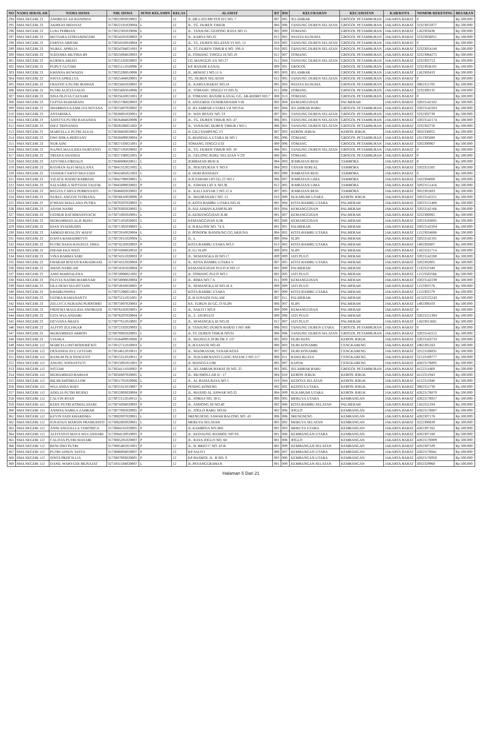| NO | NAMA SEKOLAH | NAMA SISWA | NIK SISWA | JENIS KELAMIN | KELAS | ALAMAT | RT | RW | KELURAHAN | KECAMATAN | KAB/KOTA | NOMOR REKENING | BESARAN |
| --- | --- | --- | --- | --- | --- | --- | --- | --- | --- | --- | --- | --- | --- |
| 294 | SMA NEGERI 23 | ANDREAS AJI RANINDA | 3173022003020002 | L | 12 | JL.DR.LATUMETEN II/2 NO. 7 | 007 | 005 | JELAMBAR | GROGOL PETAMBURAN | JAKARTA BARAT | 0 | Rp 500.000 |
| 295 | SMA NEGERI 23 | AKHNAS HIDAYAT | 3173022101020004 | L | 12 | JL. TG. DUREN TIMUR | 004 | 006 | TANJUNG DUREN SELATAN | GROGOL PETAMBURAN | JAKARTA BARAT | 32323055977 | Rp 500.000 |
| 296 | SMA NEGERI 23 | LUKI PEBRIAN | 3173022302020006 | L | 12 | JL. TANJUNG GEDONG RAYA NO 15 | 002 | 009 | TOMANG | GROGOL PETAMBURAN | JAKARTA BARAT | 1162303436 | Rp 500.000 |
| 297 | SMA NEGERI 23 | MUTIARA FITRIANINGSIH | 3173024201020003 | P | 12 | JL. KARYA NO.35 | 015 | 002 | WIJAYA KUSUMA | GROGOL PETAMBURAN | JAKARTA BARAT | 32323056051 | Rp 500.000 |
| 298 | SMA NEGERI 23 | FARSYA ARIFAH | 3173024310010004 | P | 12 | JL. TG. DUREN SELATAN VI NO. 12 | 010 | 002 | TANJUNG DUREN SELATAN | GROGOL PETAMBURAN | JAKARTA BARAT | 0 | Rp 500.000 |
| 299 | SMA NEGERI 23 | NURUL APRILIA | 3173024704021001 | P | 12 | JL. TG DUREN TIMUR 6 NO. 190.A | 010 | 002 | TANJUNG DUREN SELATAN | GROGOL PETAMBURAN | JAKARTA BARAT | 32323054148 | Rp 500.000 |
| 300 | SMA NEGERI 23 | NATASHA MUTHIA RS | 3173025004020003 | P | 12 | JL.TOMANG TINGGI 16 NO.19 | 012 | 007 | TOMANG | GROGOL PETAMBURAN | JAKARTA BARAT | 32323064275 | Rp 500.000 |
| 301 | SMA NEGERI 23 | KURNIA ARIATI | 3173025102020002 | P | 12 | GG MANGGIS XX NO 27 | 011 | 004 | TANJUNG DUREN SELATAN | GROGOL PETAMBURAN | JAKARTA BARAT | 3232302753 | Rp 500.000 |
| 302 | SMA NEGERI 23 | PUPUT GUTARI | 3173025111010006 | P | 12 | KP. BANJIR KANAL | 009 | 001 | GROGOL | GROGOL PETAMBURAN | JAKARTA BARAT | 32323056191 | Rp 500.000 |
| 303 | SMA NEGERI 23 | KHANSA HUWAIDA | 3173025208010006 | P | 12 | JL. HEMAT I NO.11 A | 005 | 003 | JELAMBAR | GROGOL PETAMBURAN | JAKARTA BARAT | 1162303433 | Rp 500.000 |
| 304 | SMA NEGERI 23 | NISYA APRILLYA | 3173025404020001 | P | 12 | TG. DUREN SELATAN | 012 | 005 | TANJUNG DUREN SELATAN | GROGOL PETAMBURAN | JAKARTA BARAT | 0 | Rp 500.000 |
| 305 | SMA NEGERI 23 | FRASTICA PUTRI IRAWAN | 3173025601020002 | P | 12 | JL. KARYA BARAT NO.24 | 005 | 003 | WIJAYA KUSUMA | GROGOL PETAMBURAN | JAKARTA BARAT | 3062351705 | Rp 500.000 |
| 306 | SMA NEGERI 23 | PUTRI ALICIA FAUZI | 3173025605010006 | P | 12 | JL. TOMANG TINGGI VI NO.35 | 011 | 006 | TOMANG | GROGOL PETAMBURAN | JAKARTA BARAT | 3232300135 | Rp 500.000 |
| 307 | SMA NEGERI 23 | NISA OLIVIA CAESARI | 3173025610021001 | P | 12 | JL TOMANG BANJIR KANAL GG. AR-RIDHO NO.7 | 008 | 013 | TOMANG | GROGOL PETAMBURAN | JAKARTA BARAT | 0 | Rp 500.000 |
| 308 | SMA NEGERI 23 | CEPTIA MAHARANI | 3173025706020003 | P | 12 | JL ANGGREK CENDRAWASIH VIII | 002 | 004 | KEMANGGISAN | PALMERAH | JAKARTA BARAT | 32023142182 | Rp 500.000 |
| 309 | SMA NEGERI 23 | SHABRINA KAMILIYA WIYANA | 3173025807020002 | P | 12 | JL JELAMBAR UTAMA VII NO.9-K | 002 | 004 | JELAMBAR BARU | GROGOL PETAMBURAN | JAKARTA BARAT | 32023142263 | Rp 500.000 |
| 310 | SMA NEGERI 23 | ANTARISKA | 3173026001020001 | P | 12 | JL. WAY BESAY NO. 23 | 007 | 001 | TANJUNG DUREN SELATAN | GROGOL PETAMBURAN | JAKARTA BARAT | 3232302739 | Rp 500.000 |
| 311 | SMA NEGERI 23 | ADISTYA PUTRI RANANDA | 3173026404020006 | P | 12 | JL. TG. DUREN TIMUR NO. 47 | 006 | 001 | TANJUNG DUREN SELATAN | GROGOL PETAMBURAN | JAKARTA BARAT | 32023142174 | Rp 500.000 |
| 312 | SMA NEGERI 23 | INEZ TRINANDA | 3173026508021002 | P | 12 | JL. TANJUNG DUREN TIMUR I NO 1 | 006 | 001 | TANJUNG DUREN SELATAN | GROGOL PETAMBURAN | JAKARTA BARAT | 3232302750 | Rp 500.000 |
| 313 | SMA NEGERI 23 | MARCELLA PUTRI AULIA | 3173026603020002 | P | 12 | JL GILI SAMPENG VI | 007 | 003 | KEBON JERUK | KEBON JERUK | JAKARTA BARAT | 3032330055 | Rp 500.000 |
| 314 | SMA NEGERI 23 | DWI SISKA HERYANY | 3173026809020004 | P | 12 | JL.MANDALA UTARA III NO 1 | 005 | 006 | TOMANG | GROGOL PETAMBURAN | JAKARTA BARAT | 1012305880 | Rp 500.000 |
| 315 | SMA NEGERI 23 | NUR AINI | 3173027103021001 | P | 12 | TOMANG TINGGI I/33 | 009 | 006 | TOMANG | GROGOL PETAMBURAN | JAKARTA BARAT | 3202300967 | Rp 500.000 |
| 316 | SMA NEGERI 23 | NAJWA MAULIDIA NURYANTI | 3173027105020002 | P | 12 | JL. TG. DUREN TIMUR NO. 20 | 006 | 001 | TANJUNG DUREN SELATAN | GROGOL PETAMBURAN | JAKARTA BARAT | 0 | Rp 500.000 |
| 317 | SMA NEGERI 23 | TRIANA ANANDA | 3173027108021001 | P | 12 | JL. GELONG BARU SELATAN V/29 | 008 | 001 | TOMANG | GROGOL PETAMBURAN | JAKARTA BARAT | 0 | Rp 500.000 |
| 318 | SMA NEGERI 23 | ADYTHIA FIRDAUS | 3173040806020011 | L | 12 | JEMBATAN BESI II | 004 | 003 | JEMBATAN BESI | TAMBORA | JAKARTA BARAT | 0 | Rp 500.000 |
| 319 | SMA NEGERI 23 | RAYHAN ALFI MAULANA | 3173041312021002 | L | 12 | JL. PEKAPURAN V NO 8 | 004 | 003 | TANAH SEREAL | TAMBORA | JAKARTA BARAT | 3102351505 | Rp 500.000 |
| 320 | SMA NEGERI 23 | YASSER CAHYO MULYADI | 3173042405021003 | L | 12 | JL DURI BANGKIT | 003 | 009 | JEMBATAN BESI | TAMBORA | JAKARTA BARAT | 0 | Rp 500.000 |
| 321 | SMA NEGERI 23 | YIZACK HADID RABBANI | 3173042708020001 | L | 12 | JLN.SAWAH LIO GG.22 NO.1 | 006 | 007 | JEMBATAN LIMA | TAMBORA | JAKARTA BARAT | 3102394008 | Rp 500.000 |
| 322 | SMA NEGERI 23 | SALSABILA SEPTIANI TAUFIK | 3173045009020002 | P | 12 | JL. SAWAH LIO X NO.36 | 012 | 005 | JEMBATAN LIMA | TAMBORA | JAKARTA BARAT | 32023151416 | Rp 500.000 |
| 323 | SMA NEGERI 23 | REGITA CAHYA PEBRIYANTI | 3173046602020002 | P | 12 | JL. KALI ANYAR 2 NO.12 A | 007 | 005 | JEMBATAN BESI | TAMBORA | JAKARTA BARAT | 3052301693 | Rp 500.000 |
| 324 | SMA NEGERI 23 | NURUL ANGGIE FITRIANA | 3173056610020006 | P | 12 | JL. MADRASAH I NO. 15 | 010 | 009 | SUKABUMI UTARA | KEBON JERUK | JAKARTA BARAT | 32023142221 | Rp 500.000 |
| 325 | SMA NEGERI 23 | ICHSAN MAULANA PUTRA | 3173070207020003 | L | 12 | JL.KOTA BAMBU UTARA NO.16 | 002 | 004 | KOTA BAMBU UTARA | PALMERAH | JAKARTA BARAT | 32023151408 | Rp 500.000 |
| 326 | SMA NEGERI 23 | ADAM NASRI | 3173070302020002 | L | 12 | JL.SULAIMAN KAMP.SLIPI | 003 | 004 | KEMANGGISAN | PALMERAH | JAKARTA BARAT | 32023142166 | Rp 500.000 |
| 327 | SMA NEGERI 23 | FATHUR RACHMANSYACH | 3173071002020001 | L | 12 | JL.KEMANGGISAN ILIR | 001 | 007 | KEMANGGISAN | PALMERAH | JAKARTA BARAT | 3232300065 | Rp 500.000 |
| 328 | SMA NEGERI 23 | MUHAMMAD ALIF RIZKI | 3173071105020003 | L | 12 | KEMANGGISAN ILIR | 002 | 008 | KEMANGGISAN | PALMERAH | JAKARTA BARAT | 32023183695 | Rp 500.000 |
| 329 | SMA NEGERI 23 | IDAN SYAEHUDIN | 3173071302030003 | L | 12 | JL H RAUSIN NO. 74 A | 001 | 001 | PALMERAH | PALMERAH | JAKARTA BARAT | 32023142204 | Rp 500.000 |
| 330 | SMA NEGERI 23 | AHMAD RIVALDY HAFIZ | 3173072010020004 | L | 12 | JL PONDOK BANDUNG GG ARJUNA | 004 | 002 | KOTA BAMBU UTARA | PALMERAH | JAKARTA BARAT | 11523024806 | Rp 500.000 |
| 331 | SMA NEGERI 23 | DAFFA RAMADHITYO | 3173072011020004 | L | 12 | JL. L | 009 | 004 | SLIPI | PALMERAH | JAKARTA BARAT | 32023142191 | Rp 500.000 |
| 332 | SMA NEGERI 23 | PUTRI NADA HAYATUL ISMA | 3173074210020003 | P | 12 | KOTA BAMBU UTARA NO.3 | 013 | 002 | KOTA BAMBU UTARA | PALMERAH | JAKARTA BARAT | 1492302807 | Rp 500.000 |
| 333 | SMA NEGERI 23 | INDAH EKA WATI | 3173074304020010 | P | 12 | JL.G1 SLIPI | 009 | 003 | SLIPI | PALMERAH | JAKARTA BARAT | 11623531714 | Rp 500.000 |
| 334 | SMA NEGERI 23 | VINA RAHMA SARI | 3173074311020003 | P | 12 | JL. SEMANGKA III NO.17 | 009 | 009 | JATI PULO | PALMERAH | JAKARTA BARAT | 32023142280 | Rp 500.000 |
| 335 | SMA NEGERI 23 | FHARAH ROZAN RAMADHANI | 3173074312020004 | P | 12 | JL. KOTA BAMBU UTARA V | 007 | 005 | KOTA BAMBU UTARA | PALMERAH | JAKARTA BARAT | 3202302005 | Rp 500.000 |
| 336 | SMA NEGERI 23 | JIHAN NABILAH | 3173074501020004 | P | 12 | KEMANGGISAN PULO II NO.12 | 002 | 009 | PALMERAH | PALMERAH | JAKARTA BARAT | 1132352349 | Rp 500.000 |
| 337 | SMA NEGERI 23 | ANIS MAHDALENA | 3173074906021002 | P | 12 | JL.TOMANG PULO NO.1 | 002 | 005 | JATI PULO | PALMERAH | JAKARTA BARAT | 11523502566 | Rp 500.000 |
| 338 | SMA NEGERI 23 | OLIVIA NAOMI MAMESAH | 3173074908020004 | P | 12 | JL. BIMA NO.7 A | 011 | 009 | KEMANGGISAN | PALMERAH | JAKARTA BARAT | 32023142239 | Rp 500.000 |
| 339 | SMA NEGERI 23 | EKA DEWI SULISTYANI | 3173074910020005 | P | 12 | JL. SEMANGKA III NO.16 A | 009 | 009 | JATI PULO | PALMERAH | JAKARTA BARAT | 1152302576 | Rp 500.000 |
| 340 | SMA NEGERI 23 | KHAIRUNNISA | 3173075206021001 | P | 12 | KOTA BAMBU UTARA | 007 | 009 | KOTA BAMBU UTARA | PALMERAH | JAKARTA BARAT | 1152302579 | Rp 500.000 |
| 341 | SMA NEGERI 23 | FATHIA RAMADANTY | 3173075211021001 | P | 12 | JL H JUNAIDI DALAM | 007 | 011 | PALMERAH | PALMERAH | JAKARTA BARAT | 41523525243 | Rp 500.000 |
| 342 | SMA NEGERI 23 | ZELLYCA NURAINI PURNOMO | 3173075907020003 | P | 12 | KS. TUBUN III GG. O SLIPI | 008 | 007 | SLIPI | PALMERAH | JAKARTA BARAT | 1492308103 | Rp 500.000 |
| 343 | SMA NEGERI 23 | FRISCHA MAULIDA ANDRIADI | 3173076105020001 | P | 12 | JL. SAKTI I NO.8 | 009 | 009 | KEMANGGISAN | PALMERAH | JAKARTA BARAT | 0 | Rp 500.000 |
| 344 | SMA NEGERI 23 | GITA WULANDARI | 3173076207020004 | P | 12 | JL. Z. JATIPULO | 009 | 008 | JATI PULO | PALMERAH | JAKARTA BARAT | 32023151394 | Rp 500.000 |
| 345 | SMA NEGERI 23 | DEVIANA SHAFA | 3173077012010005 | P | 12 | JL. SEMANGKA III NO.28 | 012 | 007 | JATI PULO | PALMERAH | JAKARTA BARAT | 11623015601 | Rp 500.000 |
| 346 | SMA NEGERI 23 | ALFITO ZULFIKAR | 3175072102020003 | L | 12 | JL TANJUNG DUREN BARAT I NO 16B | 006 | 003 | TANJUNG DUREN UTARA | GROGOL PETAMBURAN | JAKARTA BARAT | 0 | Rp 500.000 |
| 347 | SMA NEGERI 23 | MUHAMMAD ARROFI | 3276070801020001 | L | 12 | JL.TG DUREN TIMUR NO.91 | 006 | 006 | TANJUNG DUREN SELATAN | GROGOL PETAMBURAN | JAKARTA BARAT | 32023142212 | Rp 500.000 |
| 348 | SMA NEGERI 23 | VIANKA | 9271016409010008 | P | 12 | JL. MANGGA 20 BLOK E 137 | 002 | 003 | DURI KEPA | KEBON JERUK | JAKARTA BARAT | 32023183733 | Rp 500.000 |
| 349 | SMA NEGERI 112 | MARCELLINO RODERICKO | 3173012711010003 | L | 12 | JL.H.SANUSI NO.43 | 008 | 003 | DURI KOSAMBI | CENGKARENG | JAKARTA BARAT | 1062305163 | Rp 500.000 |
| 350 | SMA NEGERI 112 | DENANDA AYU LESTARI | 3173014612010011 | P | 12 | JL. MADRASAH, TANAH KOJA | 007 | 002 | DURI KOSAMBI | CENGKARENG | JAKARTA BARAT | 32523188831 | Rp 500.000 |
| 351 | SMA NEGERI 112 | HANUM PUJI PANGESTI | 3173015312010011 | P | 12 | JL. SUKAMENANTI GANG PALEM 2 NO.117 | 008 | 011 | RAWA BUAYA | CENGKARENG | JAKARTA BARAT | 31523169777 | Rp 500.000 |
| 352 | SMA NEGERI 112 | ANUNG WIDIASTUTI | 3173015801021001 | P | 12 | JL MANGGA UBI | 005 | 007 | KAPUK | CENGKARENG | JAKARTA BARAT | 42823176895 | Rp 500.000 |
| 353 | SMA NEGERI 112 | NITZAH | 3173024111010002 | P | 12 | JL. JELAMBAR BARAT III NO. 25 | 001 | 005 | JELAMBAR BARU | GROGOL PETAMBURAN | JAKARTA BARAT | 4152311869 | Rp 500.000 |
| 354 | SMA NEGERI 112 | MUHAMMAD RAIHAN | 3173050807020005 | L | 12 | JL. MUSHOLLAH II / 17 | 004 | 010 | KEBON JERUK | KEBON JERUK | JAKARTA BARAT | 4152311943 | Rp 500.000 |
| 355 | SMA NEGERI 112 | HILMI KHOIRULLOH | 3173051701020006 | L | 12 | JL. AL BASIA RAYA NO 5 | 019 | 004 | KEDOYA SELATAN | KEBON JERUK | JAKARTA BARAT | 4152311940 | Rp 500.000 |
| 356 | SMA NEGERI 112 | WULANDA WAFI | 3173055312010007 | P | 12 | PESING KONENG | 002 | 002 | KEDOYA UTARA | KEBON JERUK | JAKARTA BARAT | 3062351738 | Rp 500.000 |
| 357 | SMA NEGERI 112 | ADELIA PUTRI REJEKI | 3173055903020004 | P | 12 | JL. MASJID AL ANWAR NO.32 | 004 | 009 | SUKABUMI UTARA | KEBON JERUK | JAKARTA BARAT | 42823176879 | Rp 500.000 |
| 358 | SMA NEGERI 112 | CALVIN RYAN | 3173072112010012 | L | 12 | JL. JOMAS NO. 38 G | 008 | 005 | MERUYA UTARA | KEMBANGAN | JAKARTA BARAT | 42823176917 | Rp 500.000 |
| 359 | SMA NEGERI 112 | KEKE PUTRI KOMALASARI | 3173074304020003 | P | 12 | JL. ANDONG III NO.40 | 002 | 008 | KOTA BAMBU SELATAN | PALMERAH | JAKARTA BARAT | 1162352194 | Rp 500.000 |
| 360 | SMA NEGERI 112 | ANNISA NABILA ZAHRAH | 3173077005020005 | P | 12 | JL. JOGLO BARU NO.65 | 002 | 006 | JOGLO | KEMBANGAN | JAKARTA BARAT | 42823176887 | Rp 500.000 |
| 361 | SMA NEGERI 112 | KEVIN FADI KHARISMA | 3173082007020001 | L | 12 | SRENGSENG SAWAH BALONG NO. 43 | 006 | 006 | SRENGSENG | KEMBANGAN | JAKARTA BARAT | 4282307176 | Rp 500.000 |
| 362 | SMA NEGERI 112 | IGNATIUS MARTIN PRAMUDITO | 3173082803020001 | L | 12 | MERUYA SELATAN | 005 | 002 | MERUYA SELATAN | KEMBANGAN | JAKARTA BARAT | 3222300839 | Rp 500.000 |
| 363 | SMA NEGERI 112 | ANNI ANGGELLA VERONICA | 3173084101020005 | P | 12 | JL.KAMBOJA NO.36D | 002 | 003 | MERUYA UTARA | KEMBANGAN | JAKARTA BARAT | 4282307162 | Rp 500.000 |
| 364 | SMA NEGERI 112 | ALFIYANTI MAYA WULANDARI | 3173084210010005 | P | 12 | JL. KEDAUNG BASMOL NO 9A | 001 | 006 | KEMBANGAN UTARA | KEMBANGAN | JAKARTA BARAT | 4282307160 | Rp 500.000 |
| 365 | SMA NEGERI 112 | CALISTA PUTRI MAYARI | 3173085201020007 | P | 12 | JL. RAYA JOGLO NO. 68 | 001 | 008 | JOGLO | KEMBANGAN | JAKARTA BARAT | 42823176909 | Rp 500.000 |
| 366 | SMA NEGERI 112 | RENI DWI PUTRI | 3173085401021001 | P | 12 | JL. H. BRITI C NO. 43 B | 002 | 009 | KEMBANGAN SELATAN | KEMBANGAN | JAKARTA BARAT | 4282307189 | Rp 500.000 |
| 367 | SMA NEGERI 112 | PUTRI AINUN TASYA | 3173086004020007 | P | 12 | KP SALO I | 008 | 007 | KEMBANGAN UTARA | KEMBANGAN | JAKARTA BARAT | 42823176941 | Rp 500.000 |
| 368 | SMA NEGERI 112 | SINTA PRISCILLIA | 3173087003020005 | P | 12 | KP BASMOL JL. B NO. 9 | 003 | 006 | KEMBANGAN UTARA | KEMBANGAN | JAKARTA BARAT | 42823176950 | Rp 500.000 |
| 369 | SMA NEGERI 112 | DANIL WAHYUDI MUNAJAT | 3271031504020007 | L | 12 | JL.PESANGGRAHAN | 001 | 009 | KEMBANGAN SELATAN | KEMBANGAN | JAKARTA BARAT | 3032329960 | Rp 500.000 |
Halaman 5 Dari 21